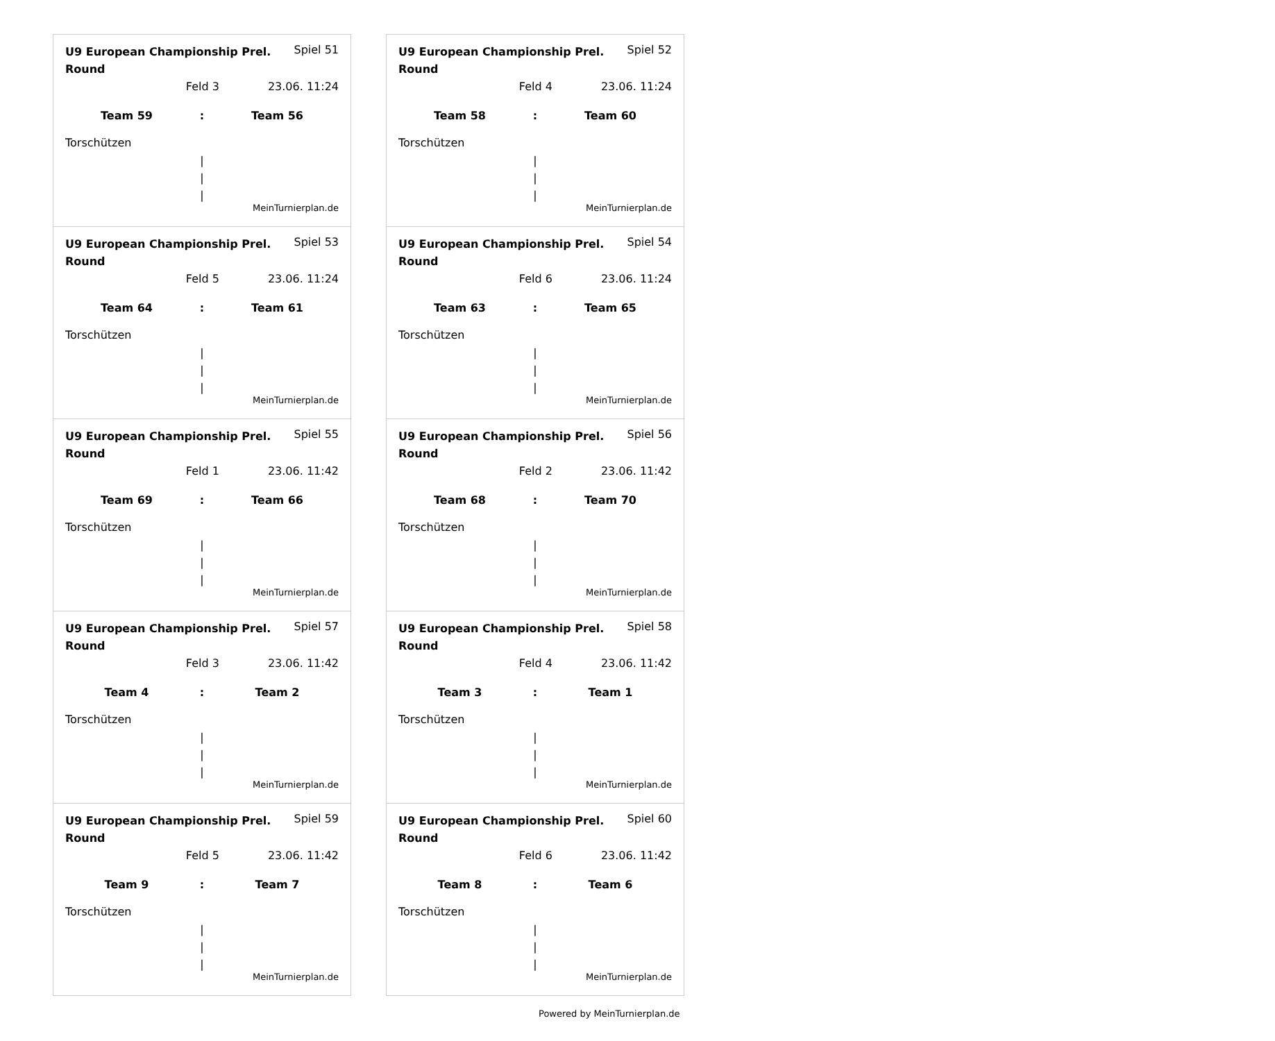U9 European Championship Prel. Round Spiel 51
Feld 3 23.06. 11:24
Team 59: Team 56
Torschützen
|
|
|
MeinTurnierplan.de
U9 European Championship Prel. Round Spiel 52
Feld 4 23.06. 11:24
Team 58: Team 60
Torschützen
|
|
|
MeinTurnierplan.de
U9 European Championship Prel. Round Spiel 53
Feld 5 23.06. 11:24
Team 64: Team 61
Torschützen
|
|
|
MeinTurnierplan.de
U9 European Championship Prel. Round Spiel 54
Feld 6 23.06. 11:24
Team 63: Team 65
Torschützen
|
|
|
MeinTurnierplan.de
U9 European Championship Prel. Round Spiel 55
Feld 1 23.06. 11:42
Team 69: Team 66
Torschützen
|
|
|
MeinTurnierplan.de
U9 European Championship Prel. Round Spiel 56
Feld 2 23.06. 11:42
Team 68: Team 70
Torschützen
|
|
|
MeinTurnierplan.de
U9 European Championship Prel. Round Spiel 57
Feld 3 23.06. 11:42
Team 4: Team 2
Torschützen
|
|
|
MeinTurnierplan.de
U9 European Championship Prel. Round Spiel 58
Feld 4 23.06. 11:42
Team 3: Team 1
Torschützen
|
|
|
MeinTurnierplan.de
U9 European Championship Prel. Round Spiel 59
Feld 5 23.06. 11:42
Team 9: Team 7
Torschützen
|
|
|
MeinTurnierplan.de
U9 European Championship Prel. Round Spiel 60
Feld 6 23.06. 11:42
Team 8: Team 6
Torschützen
|
|
|
MeinTurnierplan.de
Powered by MeinTurnierplan.de